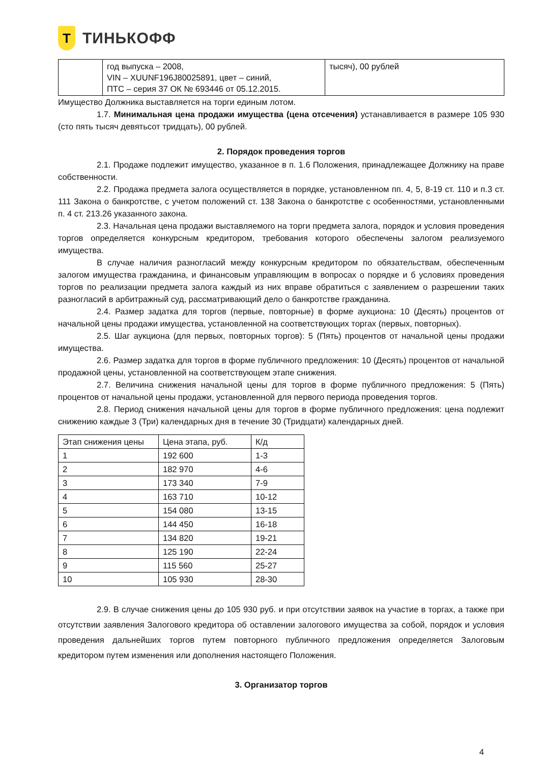Т
ТИНЬКОФФ
| | год выпуска – 2008, VIN – XUUNF196J80025891, цвет – синий, ПТС – серия 37 ОК № 693446 от 05.12.2015. | тысяч), 00 рублей |
Имущество Должника выставляется на торги единым лотом.
1.7. Минимальная цена продажи имущества (цена отсечения) устанавливается в размере 105 930 (сто пять тысяч девятьсот тридцать), 00 рублей.
2. Порядок проведения торгов
2.1. Продаже подлежит имущество, указанное в п. 1.6 Положения, принадлежащее Должнику на праве собственности.
2.2. Продажа предмета залога осуществляется в порядке, установленном пп. 4, 5, 8-19 ст. 110 и п.3 ст. 111 Закона о банкротстве, с учетом положений ст. 138 Закона о банкротстве с особенностями, установленными п. 4 ст. 213.26 указанного закона.
2.3. Начальная цена продажи выставляемого на торги предмета залога, порядок и условия проведения торгов определяется конкурсным кредитором, требования которого обеспечены залогом реализуемого имущества.
В случае наличия разногласий между конкурсным кредитором по обязательствам, обеспеченным залогом имущества гражданина, и финансовым управляющим в вопросах о порядке и б условиях проведения торгов по реализации предмета залога каждый из них вправе обратиться с заявлением о разрешении таких разногласий в арбитражный суд, рассматривающий дело о банкротстве гражданина.
2.4. Размер задатка для торгов (первые, повторные) в форме аукциона: 10 (Десять) процентов от начальной цены продажи имущества, установленной на соответствующих торгах (первых, повторных).
2.5. Шаг аукциона (для первых, повторных торгов): 5 (Пять) процентов от начальной цены продажи имущества.
2.6. Размер задатка для торгов в форме публичного предложения: 10 (Десять) процентов от начальной продажной цены, установленной на соответствующем этапе снижения.
2.7. Величина снижения начальной цены для торгов в форме публичного предложения: 5 (Пять) процентов от начальной цены продажи, установленной для первого периода проведения торгов.
2.8. Период снижения начальной цены для торгов в форме публичного предложения: цена подлежит снижению каждые 3 (Три) календарных дня в течение 30 (Тридцати) календарных дней.
| Этап снижения цены | Цена этапа, руб. | К/д |
| 1 | 192 600 | 1-3 |
| 2 | 182 970 | 4-6 |
| 3 | 173 340 | 7-9 |
| 4 | 163 710 | 10-12 |
| 5 | 154 080 | 13-15 |
| 6 | 144 450 | 16-18 |
| 7 | 134 820 | 19-21 |
| 8 | 125 190 | 22-24 |
| 9 | 115 560 | 25-27 |
| 10 | 105 930 | 28-30 |
2.9. В случае снижения цены до 105 930 руб. и при отсутствии заявок на участие в торгах, а также при отсутствии заявления Залогового кредитора об оставлении залогового имущества за собой, порядок и условия проведения дальнейших торгов путем повторного публичного предложения определяется Залоговым кредитором путем изменения или дополнения настоящего Положения.
3. Организатор торгов
4